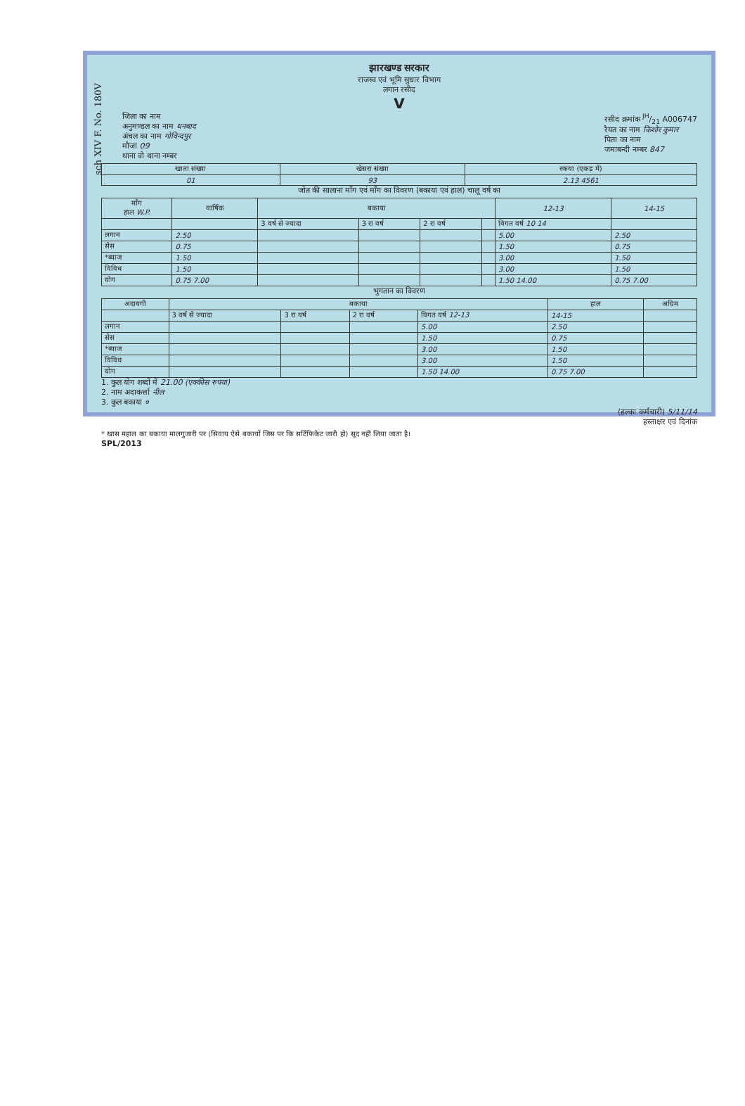sch XIV F. No. 180V
झारखण्ड सरकार
राजस्व एवं भूमि सुधार विभाग
लगान रसीद
V
जिला का नाम
अनुमण्डल का नाम धनबाद
अंचल का नाम गोविन्दपुर
मौजा 09
थाना वो थाना नम्बर
रसीद क्रमांक JH/21 A006747
रैयत का नाम किशोर कुमार
पिता का नाम
जमाबन्दी नम्बर 847
| खाता संख्या | खेसरा संख्या | रकवा (एकड़ में) |
| --- | --- | --- |
| 01 | 93 | 2.13 4561 |
जोत की सालाना माँग एवं माँग का विवरण (बकाया एवं हाल) चालू वर्ष का
| माँग हाल W.P. | वार्षिक | बकाया | | | | 12-13 | 14-15 |
| --- | --- | --- | --- | --- | --- | --- | --- |
| | | 3 वर्ष से ज्यादा | 3 रा वर्ष | 2 रा वर्ष | | विगत वर्ष 10 14 | |
| लगान | 2.50 | | | | | 5.00 | 2.50 |
| सेस | 0.75 | | | | | 1.50 | 0.75 |
| *ब्याज | 1.50 | | | | | 3.00 | 1.50 |
| विविध | 1.50 | | | | | 3.00 | 1.50 |
| योग | 0.75 7.00 | | | | | 1.50 14.00 | 0.75 7.00 |
भुगतान का विवरण
| अदायगी | बकाया | | | | हाल | अग्रिम |
| --- | --- | --- | --- | --- | --- | --- |
| | 3 वर्ष से ज्यादा | 3 रा वर्ष | 2 रा वर्ष | विगत वर्ष 12-13 | 14-15 | |
| लगान | | | | 5.00 | 2.50 | |
| सेस | | | | 1.50 | 0.75 | |
| *ब्याज | | | | 3.00 | 1.50 | |
| विविध | | | | 3.00 | 1.50 | |
| योग | | | | 1.50 14.00 | 0.75 7.00 | |
1. कुल योग शब्दों में 21.00 (एक्कीस रुपया)
2. नाम अदाकर्त्ता नील
3. कुल बकाया ०
(हल्का कर्मचारी) 5/11/14
हस्ताक्षर एवं दिनांक
* खास महाल का बकाया मालगुजारी पर (सिवाय ऐसे बकायों जिस पर कि सर्टिफिकेट जारी हो) सूद नहीं लिया जाता है।
SPL/2013